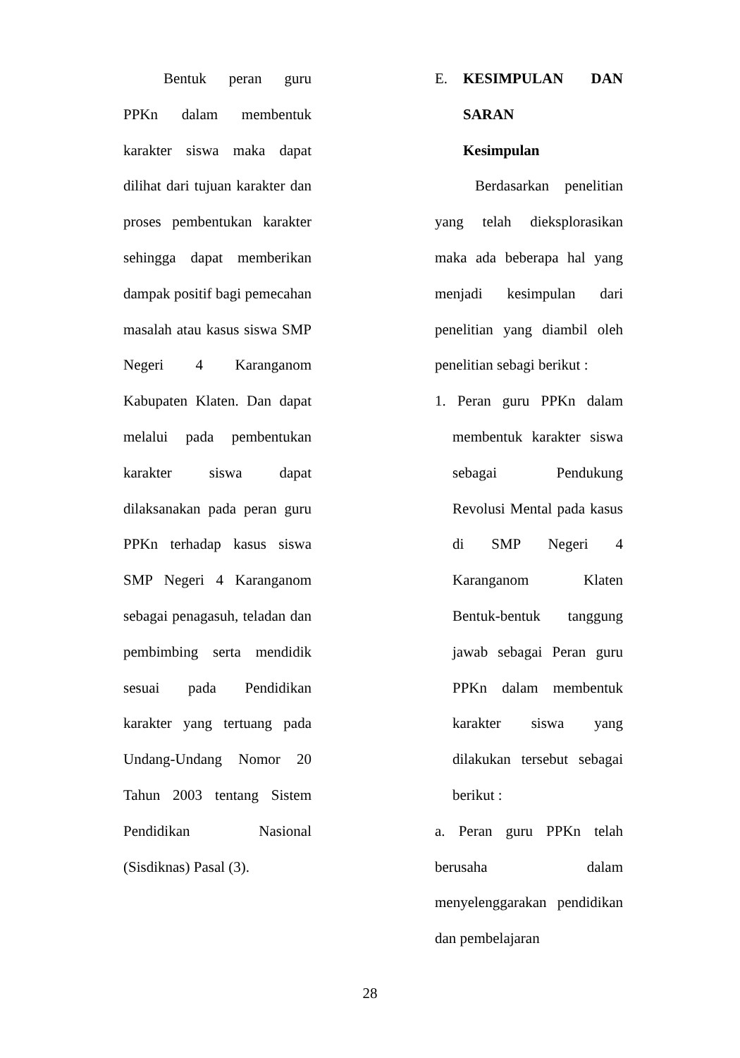Bentuk peran guru PPKn dalam membentuk karakter siswa maka dapat dilihat dari tujuan karakter dan proses pembentukan karakter sehingga dapat memberikan dampak positif bagi pemecahan masalah atau kasus siswa SMP Negeri 4 Karanganom Kabupaten Klaten. Dan dapat melalui pada pembentukan karakter siswa dapat dilaksanakan pada peran guru PPKn terhadap kasus siswa SMP Negeri 4 Karanganom sebagai penagasuh, teladan dan pembimbing serta mendidik sesuai pada Pendidikan karakter yang tertuang pada Undang-Undang Nomor 20 Tahun 2003 tentang Sistem Pendidikan Nasional (Sisdiknas) Pasal (3).
E. KESIMPULAN DAN SARAN
Kesimpulan
Berdasarkan penelitian yang telah dieksplorasikan maka ada beberapa hal yang menjadi kesimpulan dari penelitian yang diambil oleh penelitian sebagi berikut :
1. Peran guru PPKn dalam membentuk karakter siswa sebagai Pendukung Revolusi Mental pada kasus di SMP Negeri 4 Karanganom Klaten Bentuk-bentuk tanggung jawab sebagai Peran guru PPKn dalam membentuk karakter siswa yang dilakukan tersebut sebagai berikut :
a. Peran guru PPKn telah berusaha dalam menyelenggarakan pendidikan dan pembelajaran
28